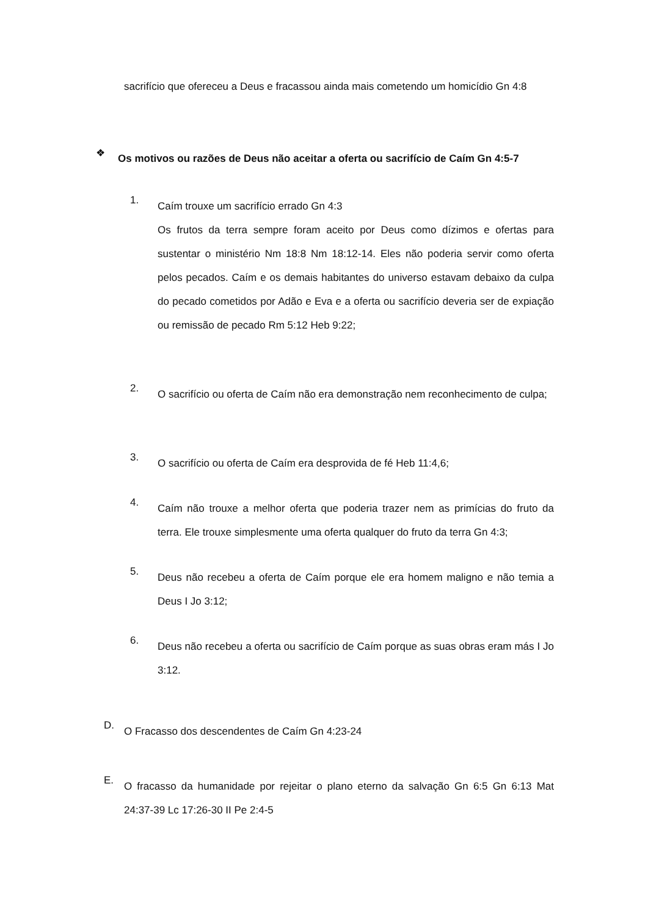sacrifício que ofereceu a Deus e fracassou ainda mais cometendo um homicídio Gn 4:8
❖
Os motivos ou razões de Deus não aceitar a oferta ou sacrifício de Caím Gn 4:5-7
1.
Caím trouxe um sacrifício errado Gn 4:3
Os frutos da terra sempre foram aceito por Deus como dízimos e ofertas para sustentar o ministério Nm 18:8 Nm 18:12-14. Eles não poderia servir como oferta pelos pecados. Caím e os demais habitantes do universo estavam debaixo da culpa do pecado cometidos por Adão e Eva e a oferta ou sacrifício deveria ser de expiação ou remissão de pecado Rm 5:12 Heb 9:22;
2.
O sacrifício ou oferta de Caím não era demonstração nem reconhecimento de culpa;
3.
O sacrifício ou oferta de Caím era desprovida de fé Heb 11:4,6;
4.
Caím não trouxe a melhor oferta que poderia trazer nem as primícias do fruto da terra. Ele trouxe simplesmente uma oferta qualquer do fruto da terra Gn 4:3;
5.
Deus não recebeu a oferta de Caím porque ele era homem maligno e não temia a Deus I Jo 3:12;
6.
Deus não recebeu a oferta ou sacrifício de Caím porque as suas obras eram más I Jo 3:12.
D.
O Fracasso dos descendentes de Caím Gn 4:23-24
E.
O fracasso da humanidade por rejeitar o plano eterno da salvação Gn 6:5 Gn 6:13 Mat 24:37-39 Lc 17:26-30 II Pe 2:4-5